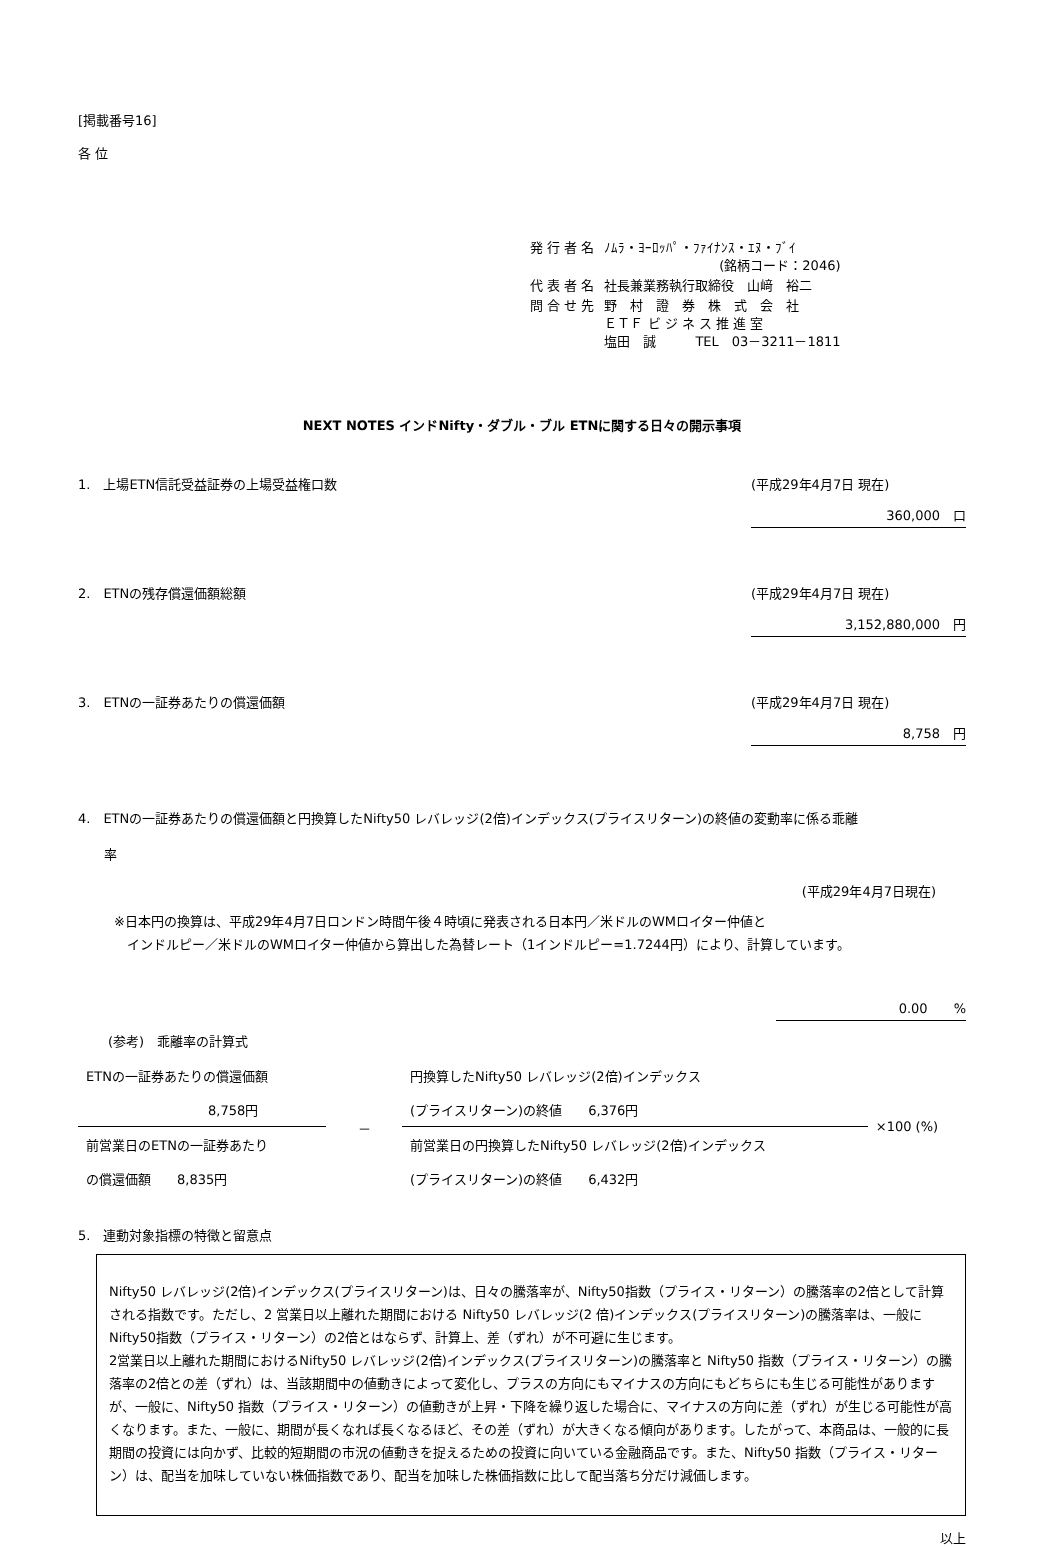[掲載番号16]
各 位
| 発 行 者 名 | ﾉﾑﾗ・ﾖｰﾛｯﾊﾟ・ﾌｧｲﾅﾝｽ・ｴﾇ・ﾌﾞｲ (銘柄コード：2046) |
| 代 表 者 名 | 社長兼業務執行取締役 山﨑 裕二 |
| 問 合 せ 先 | 野 村 證 券 株 式 会 社 ＥＴＦ ビ ジ ネ ス 推 進 室 塩田 誠 TEL 03－3211－1811 |
NEXT NOTES インドNifty・ダブル・ブル ETNに関する日々の開示事項
1.　上場ETN信託受益証券の上場受益権口数 (平成29年4月7日 現在)
360,000　口
2.　ETNの残存償還価額総額 (平成29年4月7日 現在)
3,152,880,000　円
3.　ETNの一証券あたりの償還価額 (平成29年4月7日 現在)
8,758　円
4.　ETNの一証券あたりの償還価額と円換算したNifty50 レバレッジ(2倍)インデックス(プライスリターン)の終値の変動率に係る乖離
　　率
(平成29年4月7日現在)
※日本円の換算は、平成29年4月7日ロンドン時間午後４時頃に発表される日本円／米ドルのWMロイター仲値と
　インドルピー／米ドルのWMロイター仲値から算出した為替レート（1インドルピー=1.7244円）により、計算しています。
0.00　　%
(参考)　乖離率の計算式
| ETNの一証券あたりの償還価額 | － | 円換算したNifty50 レバレッジ(2倍)インデックス | ×100 (%) |
| 8,758円 | | (プライスリターン)の終値 6,376円 | |
| 前営業日のETNの一証券あたり | | 前営業日の円換算したNifty50 レバレッジ(2倍)インデックス | |
| の償還価額 8,835円 | | (プライスリターン)の終値 6,432円 | |
5.　連動対象指標の特徴と留意点
Nifty50 レバレッジ(2倍)インデックス(プライスリターン)は、日々の騰落率が、Nifty50指数（プライス・リターン）の騰落率の2倍として計算される指数です。ただし、2 営業日以上離れた期間における Nifty50 レバレッジ(2 倍)インデックス(プライスリターン)の騰落率は、一般にNifty50指数（プライス・リターン）の2倍とはならず、計算上、差（ずれ）が不可避に生じます。
2営業日以上離れた期間におけるNifty50 レバレッジ(2倍)インデックス(プライスリターン)の騰落率と Nifty50 指数（プライス・リターン）の騰落率の2倍との差（ずれ）は、当該期間中の値動きによって変化し、プラスの方向にもマイナスの方向にもどちらにも生じる可能性がありますが、一般に、Nifty50 指数（プライス・リターン）の値動きが上昇・下降を繰り返した場合に、マイナスの方向に差（ずれ）が生じる可能性が高くなります。また、一般に、期間が長くなれば長くなるほど、その差（ずれ）が大きくなる傾向があります。したがって、本商品は、一般的に長期間の投資には向かず、比較的短期間の市況の値動きを捉えるための投資に向いている金融商品です。また、Nifty50 指数（プライス・リターン）は、配当を加味していない株価指数であり、配当を加味した株価指数に比して配当落ち分だけ減価します。
以上